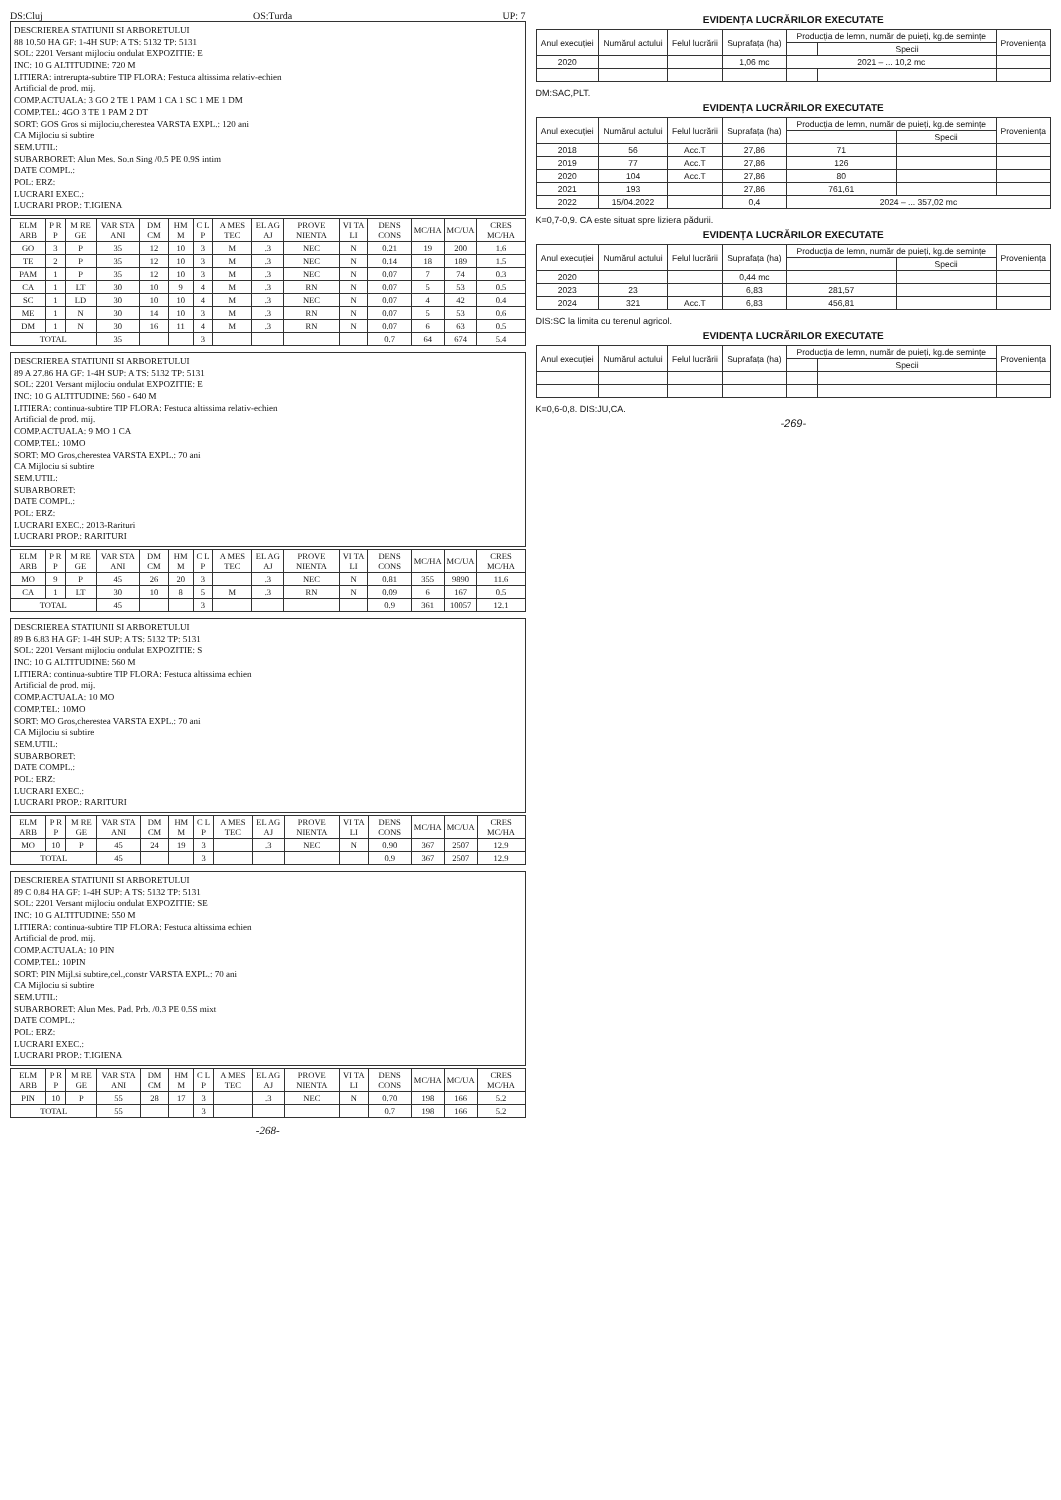DS:Cluj OS:Turda UP: 7
DESCRIEREA STATIUNII SI ARBORETULUI
88 10.50 HA GF: 1-4H SUP: A TS: 5132 TP: 5131
SOL: 2201 Versant mijlociu ondulat EXPOZITIE: E
INC: 10 G ALTITUDINE: 720 M
LITIERA: intrerupta-subtire TIP FLORA: Festuca altissima relativ-echien
Artificial de prod. mij.
COMP.ACTUALA: 3 GO 2 TE 1 PAM 1 CA 1 SC 1 ME 1 DM
COMP.TEL: 4GO 3 TE 1 PAM 2 DT
SORT: GOS Gros si mijlociu,cherestea VARSTA EXPL.: 120 ani
CA Mijlociu si subtire
SEM.UTIL:
SUBARBORET: Alun Mes. So.n Sing /0.5 PE 0.9S intim
DATE COMPL.:
POL: ERZ:
LUCRARI EXEC.:
LUCRARI PROP.: T.IGIENA
| ELM ARB | P R P | M RE GE | VAR STA ANI | DM CM | HM M | C L P | A MES TEC | EL AG AJ | PROVE NIENTA | VI TA LI | DENS CONS | MC/HA | MC/UA | CRES MC/HA |
| --- | --- | --- | --- | --- | --- | --- | --- | --- | --- | --- | --- | --- | --- | --- |
| GO | 3 | P | 35 | 12 | 10 | 3 | M | .3 | NEC | N | 0.21 | 19 | 200 | 1.6 |
| TE | 2 | P | 35 | 12 | 10 | 3 | M | .3 | NEC | N | 0.14 | 18 | 189 | 1.5 |
| PAM | 1 | P | 35 | 12 | 10 | 3 | M | .3 | NEC | N | 0.07 | 7 | 74 | 0.3 |
| CA | 1 | LT | 30 | 10 | 9 | 4 | M | .3 | RN | N | 0.07 | 5 | 53 | 0.5 |
| SC | 1 | LD | 30 | 10 | 10 | 4 | M | .3 | NEC | N | 0.07 | 4 | 42 | 0.4 |
| ME | 1 | N | 30 | 14 | 10 | 3 | M | .3 | RN | N | 0.07 | 5 | 53 | 0.6 |
| DM | 1 | N | 30 | 16 | 11 | 4 | M | .3 | RN | N | 0.07 | 6 | 63 | 0.5 |
| TOTAL | | | 35 | | | 3 | | | | | 0.7 | 64 | 674 | 5.4 |
DESCRIEREA STATIUNII SI ARBORETULUI
89 A 27.86 HA GF: 1-4H SUP: A TS: 5132 TP: 5131
SOL: 2201 Versant mijlociu ondulat EXPOZITIE: E
INC: 10 G ALTITUDINE: 560 - 640 M
LITIERA: continua-subtire TIP FLORA: Festuca altissima relativ-echien
Artificial de prod. mij.
COMP.ACTUALA: 9 MO 1 CA
COMP.TEL: 10MO
SORT: MO Gros,cherestea VARSTA EXPL.: 70 ani
CA Mijlociu si subtire
SEM.UTIL:
SUBARBORET:
DATE COMPL.:
POL: ERZ:
LUCRARI EXEC.: 2013-Rarituri
LUCRARI PROP.: RARITURI
| ELM ARB | P R P | M RE GE | VAR STA ANI | DM CM | HM M | C L P | A MES TEC | EL AG AJ | PROVE NIENTA | VI TA LI | DENS CONS | MC/HA | MC/UA | CRES MC/HA |
| --- | --- | --- | --- | --- | --- | --- | --- | --- | --- | --- | --- | --- | --- | --- |
| MO | 9 | P | 45 | 26 | 20 | 3 | | .3 | NEC | N | 0.81 | 355 | 9890 | 11.6 |
| CA | 1 | LT | 30 | 10 | 8 | 5 | M | .3 | RN | N | 0.09 | 6 | 167 | 0.5 |
| TOTAL | | | 45 | | | 3 | | | | | 0.9 | 361 | 10057 | 12.1 |
DESCRIEREA STATIUNII SI ARBORETULUI
89 B 6.83 HA GF: 1-4H SUP: A TS: 5132 TP: 5131
SOL: 2201 Versant mijlociu ondulat EXPOZITIE: S
INC: 10 G ALTITUDINE: 560 M
LITIERA: continua-subtire TIP FLORA: Festuca altissima echien
Artificial de prod. mij.
COMP.ACTUALA: 10 MO
COMP.TEL: 10MO
SORT: MO Gros,cherestea VARSTA EXPL.: 70 ani
CA Mijlociu si subtire
SEM.UTIL:
SUBARBORET:
DATE COMPL.:
POL: ERZ:
LUCRARI EXEC.:
LUCRARI PROP.: RARITURI
| ELM ARB | P R P | M RE GE | VAR STA ANI | DM CM | HM M | C L P | A MES TEC | EL AG AJ | PROVE NIENTA | VI TA LI | DENS CONS | MC/HA | MC/UA | CRES MC/HA |
| --- | --- | --- | --- | --- | --- | --- | --- | --- | --- | --- | --- | --- | --- | --- |
| MO | 10 | P | 45 | 24 | 19 | 3 | | .3 | NEC | N | 0.90 | 367 | 2507 | 12.9 |
| TOTAL | | | 45 | | | 3 | | | | | 0.9 | 367 | 2507 | 12.9 |
DESCRIEREA STATIUNII SI ARBORETULUI
89 C 0.84 HA GF: 1-4H SUP: A TS: 5132 TP: 5131
SOL: 2201 Versant mijlociu ondulat EXPOZITIE: SE
INC: 10 G ALTITUDINE: 550 M
LITIERA: continua-subtire TIP FLORA: Festuca altissima echien
Artificial de prod. mij.
COMP.ACTUALA: 10 PIN
COMP.TEL: 10PIN
SORT: PIN Mijl.si subtire,cel.,constr VARSTA EXPL.: 70 ani
CA Mijlociu si subtire
SEM.UTIL:
SUBARBORET: Alun Mes. Pad. Prb. /0.3 PE 0.5S mixt
DATE COMPL.:
POL: ERZ:
LUCRARI EXEC.:
LUCRARI PROP.: T.IGIENA
| ELM ARB | P R P | M RE GE | VAR STA ANI | DM CM | HM M | C L P | A MES TEC | EL AG AJ | PROVE NIENTA | VI TA LI | DENS CONS | MC/HA | MC/UA | CRES MC/HA |
| --- | --- | --- | --- | --- | --- | --- | --- | --- | --- | --- | --- | --- | --- | --- |
| PIN | 10 | P | 55 | 28 | 17 | 3 | | .3 | NEC | N | 0.70 | 198 | 166 | 5.2 |
| TOTAL | | | 55 | | | 3 | | | | | 0.7 | 198 | 166 | 5.2 |
-268-
EVIDENȚA LUCRĂRILOR EXECUTATE
| Anul execuției | Numărul actului | Felul lucrării | Suprafața (ha) | Producția de lemn, număr de puieți, kg.de semințe | | Proveniența |
| --- | --- | --- | --- | --- | --- | --- |
| | | | | | Specii | |
| 2020 | | | 1,06 mc | 2021 – ... 10,2 mc | | |
DM:SAC,PLT.
EVIDENȚA LUCRĂRILOR EXECUTATE
| Anul execuției | Numărul actului | Felul lucrării | Suprafața (ha) | Producția de lemn, număr de puieți, kg.de semințe | | Proveniența |
| --- | --- | --- | --- | --- | --- | --- |
| | | | | | Specii | |
| 2018 | 56 | Acc.T | 27,86 | 71 | | |
| 2019 | 77 | Acc.T | 27,86 | 126 | | |
| 2020 | 104 | Acc.T | 27,86 | 80 | | |
| 2021 | 193 | | 27,86 | 761,61 | | |
| 2022 | 15/04.2022 | | 0,4 | 2024 – ... 357,02 mc | | |
K=0,7-0,9. CA este situat spre liziera pădurii.
EVIDENȚA LUCRĂRILOR EXECUTATE
| Anul execuției | Numărul actului | Felul lucrării | Suprafața (ha) | Producția de lemn, număr de puieți, kg.de semințe | | Proveniența |
| --- | --- | --- | --- | --- | --- | --- |
| | | | | | Specii | |
| 2020 | | | 0,44 mc | | | |
| 2023 | 23 | | 6,83 | 281,57 | | |
| 2024 | 321 | Acc.T | 6,83 | 456,81 | | |
DIS:SC la limita cu terenul agricol.
EVIDENȚA LUCRĂRILOR EXECUTATE
| Anul execuției | Numărul actului | Felul lucrării | Suprafața (ha) | Producția de lemn, număr de puieți, kg.de semințe | | Proveniența |
| --- | --- | --- | --- | --- | --- | --- |
| | | | | | Specii | |
K=0,6-0,8. DIS:JU,CA.
-269-